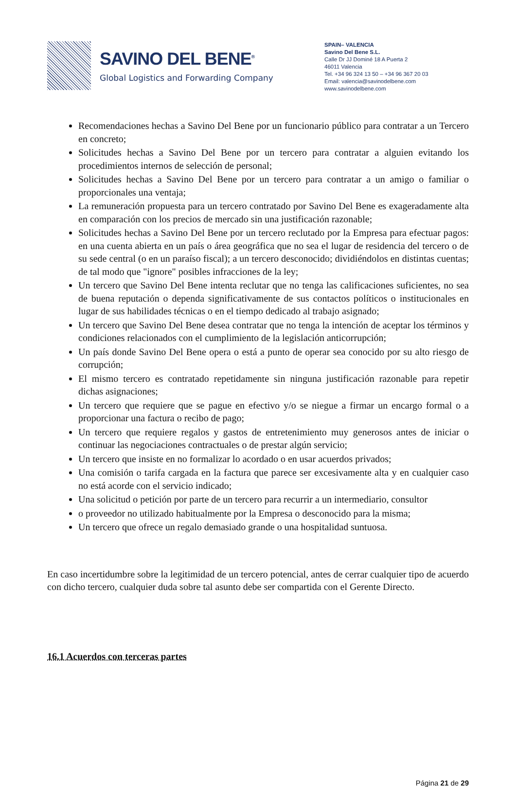SAVINO DEL BENE<sup>®</sup>
Global Logistics and Forwarding Company
SPAIN– VALENCIA
Savino Del Bene S.L.
Calle Dr JJ Dominé 18 A Puerta 2
46011 Valencia
Tel. +34 96 324 13 50 – +34 96 367 20 03
Email: valencia@savinodelbene.com
www.savinodelbene.com
Recomendaciones hechas a Savino Del Bene por un funcionario público para contratar a un Tercero en concreto;
Solicitudes hechas a Savino Del Bene por un tercero para contratar a alguien evitando los procedimientos internos de selección de personal;
Solicitudes hechas a Savino Del Bene por un tercero para contratar a un amigo o familiar o proporcionales una ventaja;
La remuneración propuesta para un tercero contratado por Savino Del Bene es exageradamente alta en comparación con los precios de mercado sin una justificación razonable;
Solicitudes hechas a Savino Del Bene por un tercero reclutado por la Empresa para efectuar pagos: en una cuenta abierta en un país o área geográfica que no sea el lugar de residencia del tercero o de su sede central (o en un paraíso fiscal); a un tercero desconocido; dividiéndolos en distintas cuentas; de tal modo que "ignore" posibles infracciones de la ley;
Un tercero que Savino Del Bene intenta reclutar que no tenga las calificaciones suficientes, no sea de buena reputación o dependa significativamente de sus contactos políticos o institucionales en lugar de sus habilidades técnicas o en el tiempo dedicado al trabajo asignado;
Un tercero que Savino Del Bene desea contratar que no tenga la intención de aceptar los términos y condiciones relacionados con el cumplimiento de la legislación anticorrupción;
Un país donde Savino Del Bene opera o está a punto de operar sea conocido por su alto riesgo de corrupción;
El mismo tercero es contratado repetidamente sin ninguna justificación razonable para repetir dichas asignaciones;
Un tercero que requiere que se pague en efectivo y/o se niegue a firmar un encargo formal o a proporcionar una factura o recibo de pago;
Un tercero que requiere regalos y gastos de entretenimiento muy generosos antes de iniciar o continuar las negociaciones contractuales o de prestar algún servicio;
Un tercero que insiste en no formalizar lo acordado o en usar acuerdos privados;
Una comisión o tarifa cargada en la factura que parece ser excesivamente alta y en cualquier caso no está acorde con el servicio indicado;
Una solicitud o petición por parte de un tercero para recurrir a un intermediario, consultor
o proveedor no utilizado habitualmente por la Empresa o desconocido para la misma;
Un tercero que ofrece un regalo demasiado grande o una hospitalidad suntuosa.
En caso incertidumbre sobre la legitimidad de un tercero potencial, antes de cerrar cualquier tipo de acuerdo con dicho tercero, cualquier duda sobre tal asunto debe ser compartida con el Gerente Directo.
16.1 Acuerdos con terceras partes
Página 21 de 29